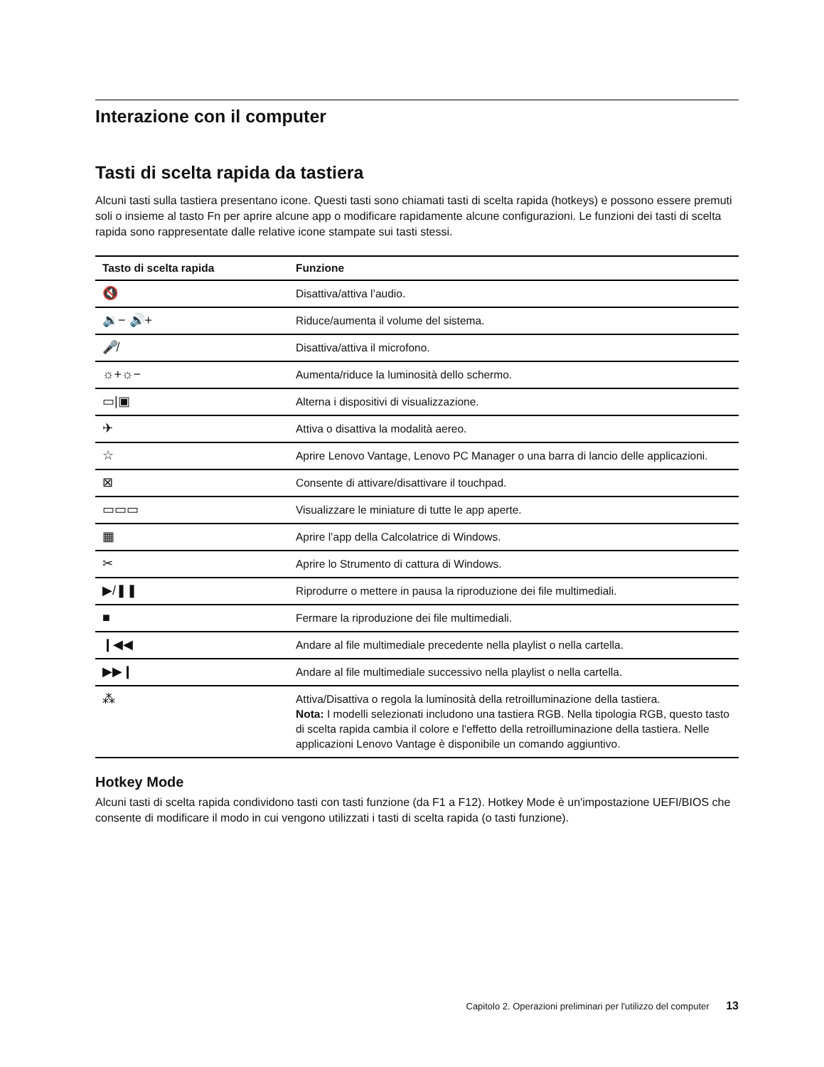Interazione con il computer
Tasti di scelta rapida da tastiera
Alcuni tasti sulla tastiera presentano icone. Questi tasti sono chiamati tasti di scelta rapida (hotkeys) e possono essere premuti soli o insieme al tasto Fn per aprire alcune app o modificare rapidamente alcune configurazioni. Le funzioni dei tasti di scelta rapida sono rappresentate dalle relative icone stampate sui tasti stessi.
| Tasto di scelta rapida | Funzione |
| --- | --- |
| 🔇 | Disattiva/attiva l’audio. |
| 🔉− 🔊+ | Riduce/aumenta il volume del sistema. |
| 🎤̸ | Disattiva/attiva il microfono. |
| ☼+☼− | Aumenta/riduce la luminosità dello schermo. |
| ▭/▣ | Alterna i dispositivi di visualizzazione. |
| ✈ | Attiva o disattiva la modalità aereo. |
| ☆ | Aprire Lenovo Vantage, Lenovo PC Manager o una barra di lancio delle applicazioni. |
| ⊠ | Consente di attivare/disattivare il touchpad. |
| ▭▭▭ | Visualizzare le miniature di tutte le app aperte. |
| ▦ | Aprire l’app della Calcolatrice di Windows. |
| ✂ | Aprire lo Strumento di cattura di Windows. |
| ▶/❚❚ | Riprodurre o mettere in pausa la riproduzione dei file multimediali. |
| ■ | Fermare la riproduzione dei file multimediali. |
| ❙◀◀ | Andare al file multimediale precedente nella playlist o nella cartella. |
| ▶▶❙ | Andare al file multimediale successivo nella playlist o nella cartella. |
| ⁂ | Attiva/Disattiva o regola la luminosità della retroilluminazione della tastiera. Nota: I modelli selezionati includono una tastiera RGB. Nella tipologia RGB, questo tasto di scelta rapida cambia il colore e l'effetto della retroilluminazione della tastiera. Nelle applicazioni Lenovo Vantage è disponibile un comando aggiuntivo. |
Hotkey Mode
Alcuni tasti di scelta rapida condividono tasti con tasti funzione (da F1 a F12). Hotkey Mode è un'impostazione UEFI/BIOS che consente di modificare il modo in cui vengono utilizzati i tasti di scelta rapida (o tasti funzione).
Capitolo 2. Operazioni preliminari per l'utilizzo del computer 13